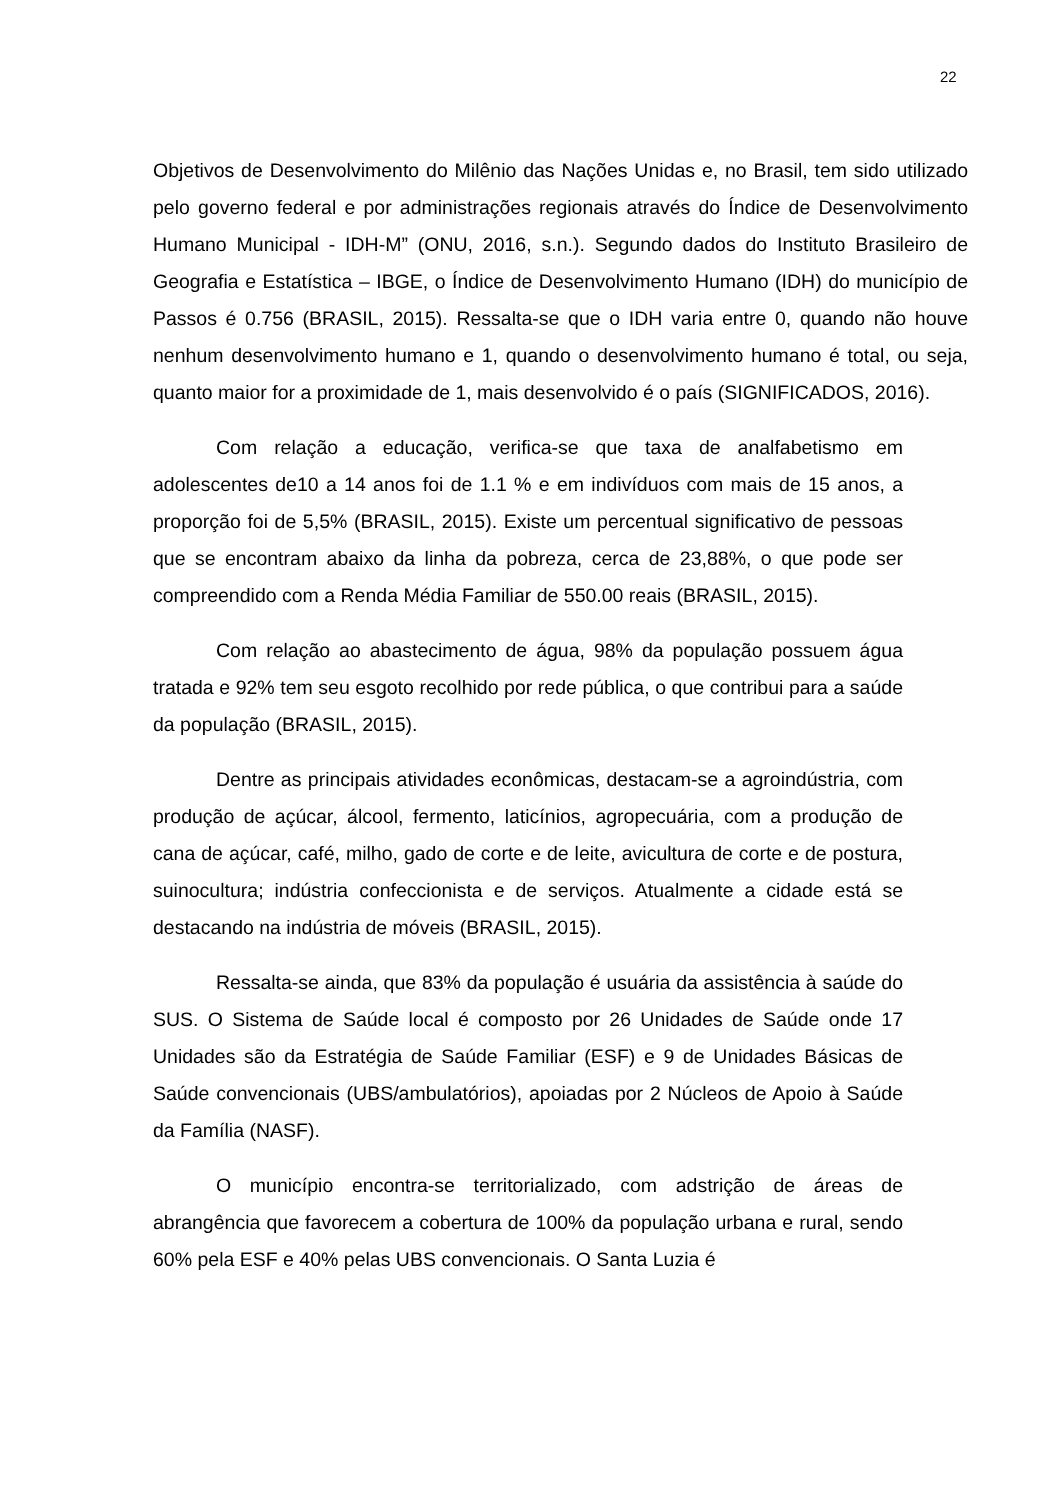22
Objetivos de Desenvolvimento do Milênio das Nações Unidas e, no Brasil, tem sido utilizado pelo governo federal e por administrações regionais através do Índice de Desenvolvimento Humano Municipal - IDH-M” (ONU, 2016, s.n.). Segundo dados do Instituto Brasileiro de Geografia e Estatística – IBGE, o Índice de Desenvolvimento Humano (IDH) do município de Passos é 0.756 (BRASIL, 2015). Ressalta-se que o IDH varia entre 0, quando não houve nenhum desenvolvimento humano e 1, quando o desenvolvimento humano é total, ou seja, quanto maior for a proximidade de 1, mais desenvolvido é o país (SIGNIFICADOS, 2016).
Com relação a educação, verifica-se que taxa de analfabetismo em adolescentes de10 a 14 anos foi de 1.1 % e em indivíduos com mais de 15 anos, a proporção foi de 5,5% (BRASIL, 2015). Existe um percentual significativo de pessoas que se encontram abaixo da linha da pobreza, cerca de 23,88%, o que pode ser compreendido com a Renda Média Familiar de 550.00 reais (BRASIL, 2015).
Com relação ao abastecimento de água, 98% da população possuem água tratada e 92% tem seu esgoto recolhido por rede pública, o que contribui para a saúde da população (BRASIL, 2015).
Dentre as principais atividades econômicas, destacam-se a agroindústria, com produção de açúcar, álcool, fermento, laticínios, agropecuária, com a produção de cana de açúcar, café, milho, gado de corte e de leite, avicultura de corte e de postura, suinocultura; indústria confeccionista e de serviços. Atualmente a cidade está se destacando na indústria de móveis (BRASIL, 2015).
Ressalta-se ainda, que 83% da população é usuária da assistência à saúde do SUS. O Sistema de Saúde local é composto por 26 Unidades de Saúde onde 17 Unidades são da Estratégia de Saúde Familiar (ESF) e 9 de Unidades Básicas de Saúde convencionais (UBS/ambulatórios), apoiadas por 2 Núcleos de Apoio à Saúde da Família (NASF).
O município encontra-se territorializado, com adstrição de áreas de abrangência que favorecem a cobertura de 100% da população urbana e rural, sendo 60% pela ESF e 40% pelas UBS convencionais. O Santa Luzia é